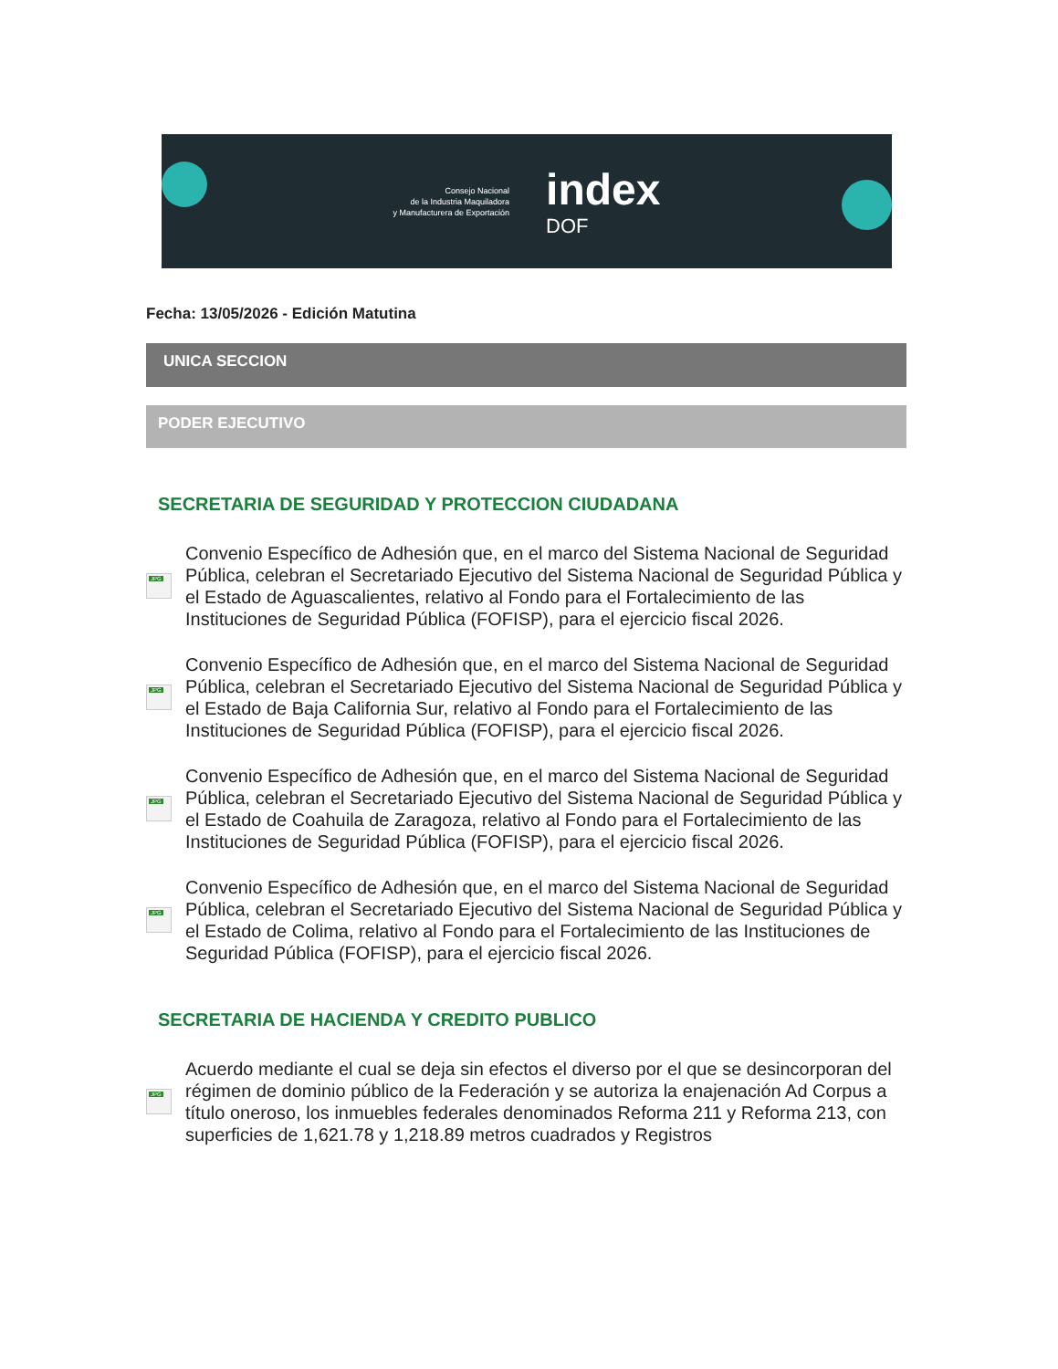Consejo Nacional
de la Industria Maquiladora
y Manufacturera de Exportación
index
DOF
Fecha: 13/05/2026 - Edición Matutina
UNICA SECCION
PODER EJECUTIVO
SECRETARIA DE SEGURIDAD Y PROTECCION CIUDADANA
JPG
Convenio Específico de Adhesión que, en el marco del Sistema Nacional de Seguridad Pública, celebran el Secretariado Ejecutivo del Sistema Nacional de Seguridad Pública y el Estado de Aguascalientes, relativo al Fondo para el Fortalecimiento de las Instituciones de Seguridad Pública (FOFISP), para el ejercicio fiscal 2026.
JPG
Convenio Específico de Adhesión que, en el marco del Sistema Nacional de Seguridad Pública, celebran el Secretariado Ejecutivo del Sistema Nacional de Seguridad Pública y el Estado de Baja California Sur, relativo al Fondo para el Fortalecimiento de las Instituciones de Seguridad Pública (FOFISP), para el ejercicio fiscal 2026.
JPG
Convenio Específico de Adhesión que, en el marco del Sistema Nacional de Seguridad Pública, celebran el Secretariado Ejecutivo del Sistema Nacional de Seguridad Pública y el Estado de Coahuila de Zaragoza, relativo al Fondo para el Fortalecimiento de las Instituciones de Seguridad Pública (FOFISP), para el ejercicio fiscal 2026.
JPG
Convenio Específico de Adhesión que, en el marco del Sistema Nacional de Seguridad Pública, celebran el Secretariado Ejecutivo del Sistema Nacional de Seguridad Pública y el Estado de Colima, relativo al Fondo para el Fortalecimiento de las Instituciones de Seguridad Pública (FOFISP), para el ejercicio fiscal 2026.
SECRETARIA DE HACIENDA Y CREDITO PUBLICO
JPG
Acuerdo mediante el cual se deja sin efectos el diverso por el que se desincorporan del régimen de dominio público de la Federación y se autoriza la enajenación Ad Corpus a título oneroso, los inmuebles federales denominados Reforma 211 y Reforma 213, con superficies de 1,621.78 y 1,218.89 metros cuadrados y Registros